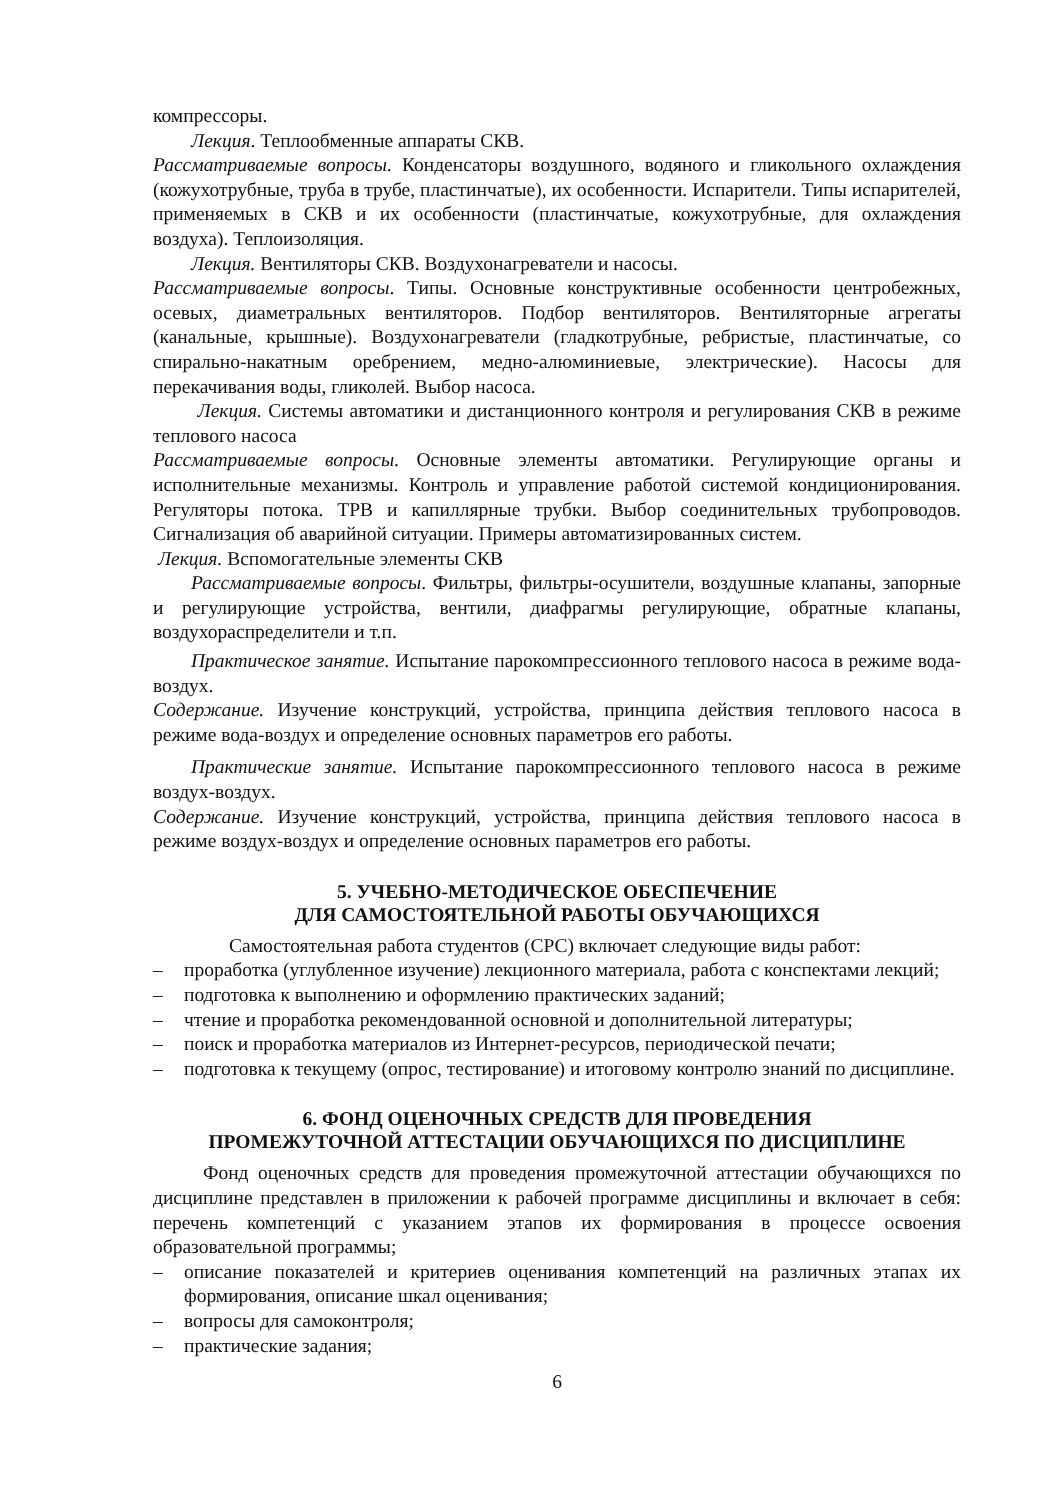компрессоры.
Лекция. Теплообменные аппараты СКВ.
Рассматриваемые вопросы. Конденсаторы воздушного, водяного и гликольного охлаждения (кожухотрубные, труба в трубе, пластинчатые), их особенности. Испарители. Типы испарителей, применяемых в СКВ и их особенности (пластинчатые, кожухотрубные, для охлаждения воздуха). Теплоизоляция.
Лекция. Вентиляторы СКВ. Воздухонагреватели и насосы.
Рассматриваемые вопросы. Типы. Основные конструктивные особенности центробежных, осевых, диаметральных вентиляторов. Подбор вентиляторов. Вентиляторные агрегаты (канальные, крышные). Воздухонагреватели (гладкотрубные, ребристые, пластинчатые, со спирально-накатным оребрением, медно-алюминиевые, электрические). Насосы для перекачивания воды, гликолей. Выбор насоса.
Лекция. Системы автоматики и дистанционного контроля и регулирования СКВ в режиме теплового насоса
Рассматриваемые вопросы. Основные элементы автоматики. Регулирующие органы и исполнительные механизмы. Контроль и управление работой системой кондиционирования. Регуляторы потока. ТРВ и капиллярные трубки. Выбор соединительных трубопроводов. Сигнализация об аварийной ситуации. Примеры автоматизированных систем.
Лекция. Вспомогательные элементы СКВ
Рассматриваемые вопросы. Фильтры, фильтры-осушители, воздушные клапаны, запорные и регулирующие устройства, вентили, диафрагмы регулирующие, обратные клапаны, воздухораспределители и т.п.
Практическое занятие. Испытание парокомпрессионного теплового насоса в режиме вода-воздух.
Содержание. Изучение конструкций, устройства, принципа действия теплового насоса в режиме вода-воздух и определение основных параметров его работы.
Практические занятие. Испытание парокомпрессионного теплового насоса в режиме воздух-воздух.
Содержание. Изучение конструкций, устройства, принципа действия теплового насоса в режиме воздух-воздух и определение основных параметров его работы.
5. УЧЕБНО-МЕТОДИЧЕСКОЕ ОБЕСПЕЧЕНИЕ
ДЛЯ САМОСТОЯТЕЛЬНОЙ РАБОТЫ ОБУЧАЮЩИХСЯ
Самостоятельная работа студентов (СРС) включает следующие виды работ:
– проработка (углубленное изучение) лекционного материала, работа с конспектами лекций;
– подготовка к выполнению и оформлению практических заданий;
– чтение и проработка рекомендованной основной и дополнительной литературы;
– поиск и проработка материалов из Интернет-ресурсов, периодической печати;
– подготовка к текущему (опрос, тестирование) и итоговому контролю знаний по дисциплине.
6. ФОНД ОЦЕНОЧНЫХ СРЕДСТВ ДЛЯ ПРОВЕДЕНИЯ
ПРОМЕЖУТОЧНОЙ АТТЕСТАЦИИ ОБУЧАЮЩИХСЯ ПО ДИСЦИПЛИНЕ
Фонд оценочных средств для проведения промежуточной аттестации обучающихся по дисциплине представлен в приложении к рабочей программе дисциплины и включает в себя: перечень компетенций с указанием этапов их формирования в процессе освоения образовательной программы;
– описание показателей и критериев оценивания компетенций на различных этапах их формирования, описание шкал оценивания;
– вопросы для самоконтроля;
– практические задания;
6